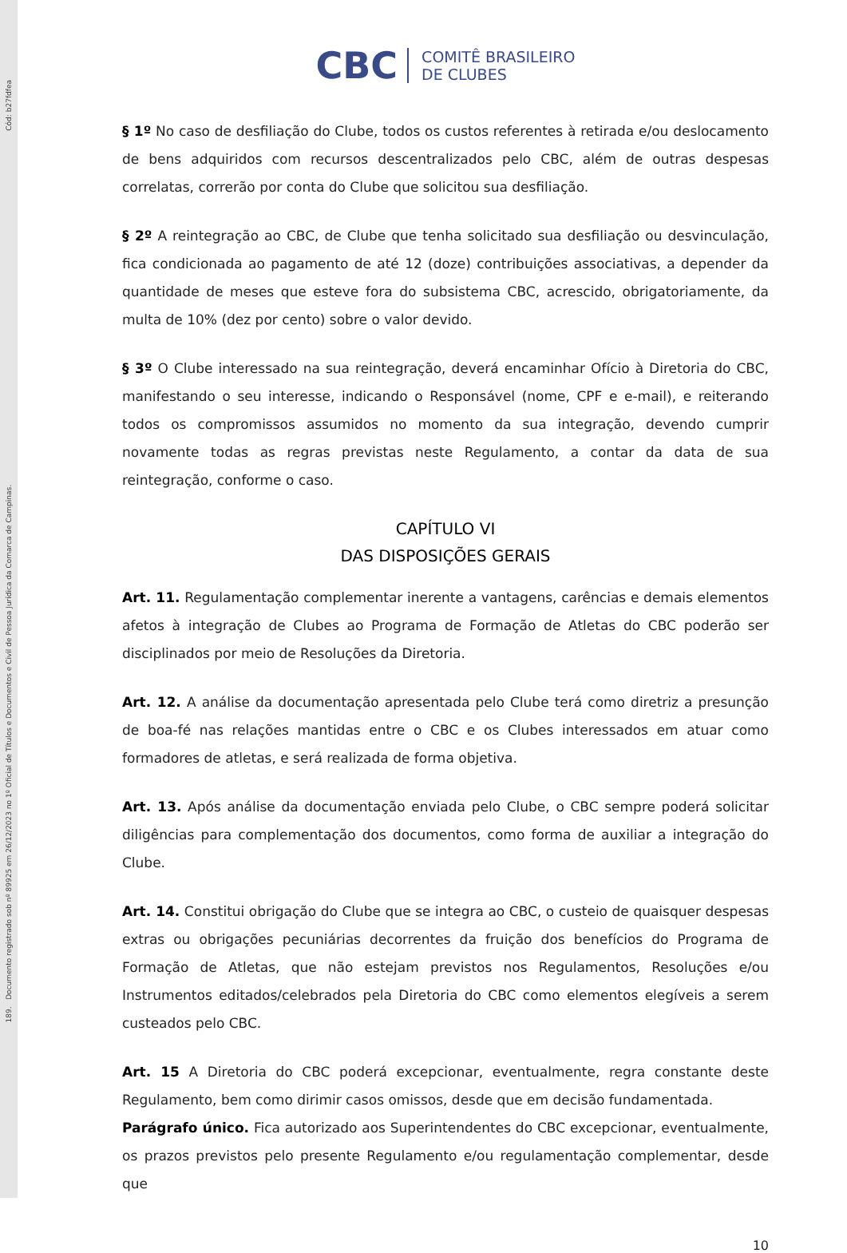Cód: b27fdfea
189. Documento registrado sob nº 89925 em 26/12/2023 no 1º Oficial de Títulos e Documentos e Civil de Pessoa Jurídica da Comarca de Campinas.
CBC COMITÊ BRASILEIRO
DE CLUBES
§ 1º No caso de desfiliação do Clube, todos os custos referentes à retirada e/ou deslocamento de bens adquiridos com recursos descentralizados pelo CBC, além de outras despesas correlatas, correrão por conta do Clube que solicitou sua desfiliação.
§ 2º A reintegração ao CBC, de Clube que tenha solicitado sua desfiliação ou desvinculação, fica condicionada ao pagamento de até 12 (doze) contribuições associativas, a depender da quantidade de meses que esteve fora do subsistema CBC, acrescido, obrigatoriamente, da multa de 10% (dez por cento) sobre o valor devido.
§ 3º O Clube interessado na sua reintegração, deverá encaminhar Ofício à Diretoria do CBC, manifestando o seu interesse, indicando o Responsável (nome, CPF e e-mail), e reiterando todos os compromissos assumidos no momento da sua integração, devendo cumprir novamente todas as regras previstas neste Regulamento, a contar da data de sua reintegração, conforme o caso.
CAPÍTULO VI
DAS DISPOSIÇÕES GERAIS
Art. 11. Regulamentação complementar inerente a vantagens, carências e demais elementos afetos à integração de Clubes ao Programa de Formação de Atletas do CBC poderão ser disciplinados por meio de Resoluções da Diretoria.
Art. 12. A análise da documentação apresentada pelo Clube terá como diretriz a presunção de boa-fé nas relações mantidas entre o CBC e os Clubes interessados em atuar como formadores de atletas, e será realizada de forma objetiva.
Art. 13. Após análise da documentação enviada pelo Clube, o CBC sempre poderá solicitar diligências para complementação dos documentos, como forma de auxiliar a integração do Clube.
Art. 14. Constitui obrigação do Clube que se integra ao CBC, o custeio de quaisquer despesas extras ou obrigações pecuniárias decorrentes da fruição dos benefícios do Programa de Formação de Atletas, que não estejam previstos nos Regulamentos, Resoluções e/ou Instrumentos editados/celebrados pela Diretoria do CBC como elementos elegíveis a serem custeados pelo CBC.
Art. 15 A Diretoria do CBC poderá excepcionar, eventualmente, regra constante deste Regulamento, bem como dirimir casos omissos, desde que em decisão fundamentada.
Parágrafo único. Fica autorizado aos Superintendentes do CBC excepcionar, eventualmente, os prazos previstos pelo presente Regulamento e/ou regulamentação complementar, desde que
10